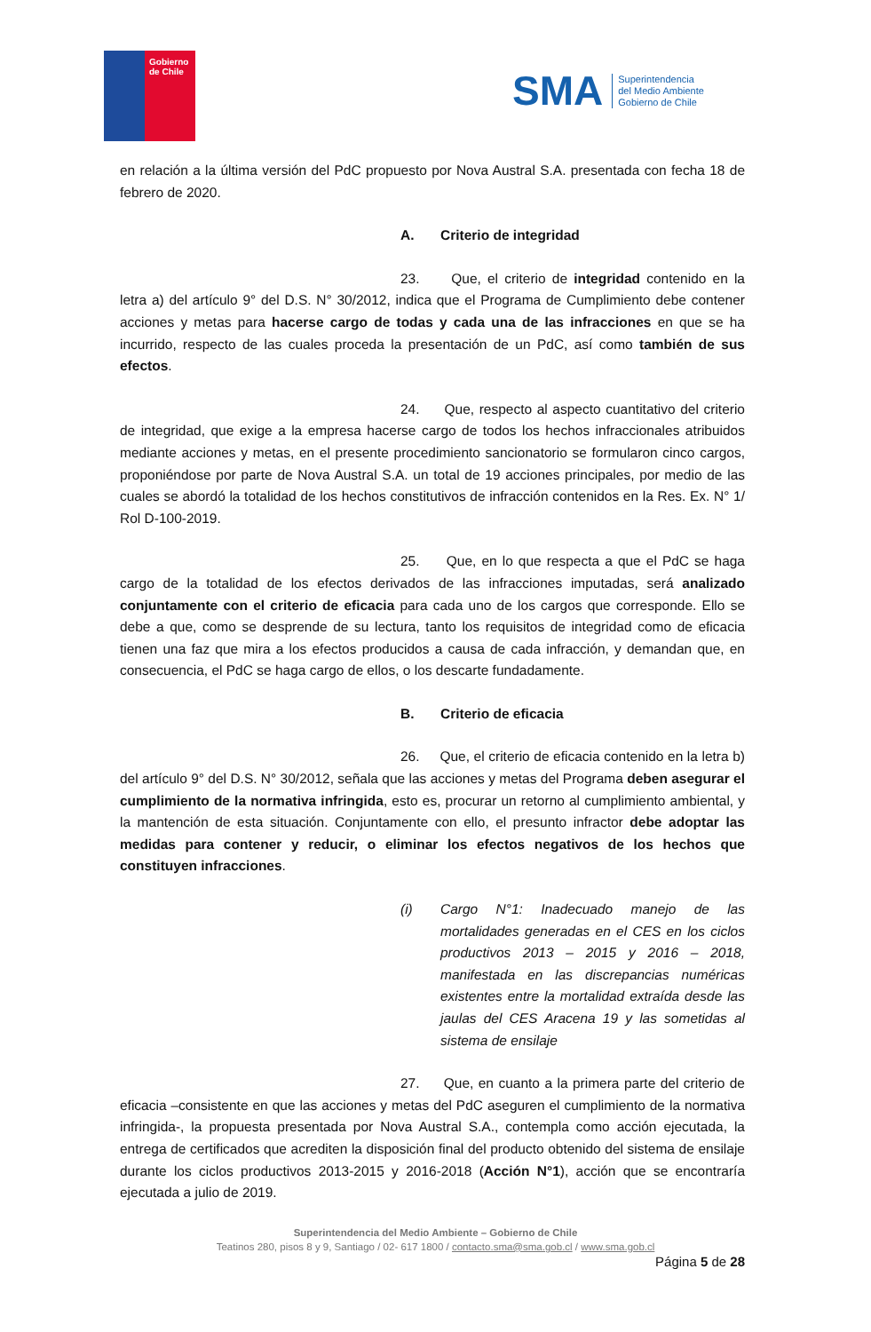Gobierno
de Chile
SMA
Superintendencia
del Medio Ambiente
Gobierno de Chile
en relación a la última versión del PdC propuesto por Nova Austral S.A. presentada con fecha 18 de febrero de 2020.
A. Criterio de integridad
23. Que, el criterio de integridad contenido en la letra a) del artículo 9° del D.S. N° 30/2012, indica que el Programa de Cumplimiento debe contener acciones y metas para hacerse cargo de todas y cada una de las infracciones en que se ha incurrido, respecto de las cuales proceda la presentación de un PdC, así como también de sus efectos.
24. Que, respecto al aspecto cuantitativo del criterio de integridad, que exige a la empresa hacerse cargo de todos los hechos infraccionales atribuidos mediante acciones y metas, en el presente procedimiento sancionatorio se formularon cinco cargos, proponiéndose por parte de Nova Austral S.A. un total de 19 acciones principales, por medio de las cuales se abordó la totalidad de los hechos constitutivos de infracción contenidos en la Res. Ex. N° 1/ Rol D-100-2019.
25. Que, en lo que respecta a que el PdC se haga cargo de la totalidad de los efectos derivados de las infracciones imputadas, será analizado conjuntamente con el criterio de eficacia para cada uno de los cargos que corresponde. Ello se debe a que, como se desprende de su lectura, tanto los requisitos de integridad como de eficacia tienen una faz que mira a los efectos producidos a causa de cada infracción, y demandan que, en consecuencia, el PdC se haga cargo de ellos, o los descarte fundadamente.
B. Criterio de eficacia
26. Que, el criterio de eficacia contenido en la letra b) del artículo 9° del D.S. N° 30/2012, señala que las acciones y metas del Programa deben asegurar el cumplimiento de la normativa infringida, esto es, procurar un retorno al cumplimiento ambiental, y la mantención de esta situación. Conjuntamente con ello, el presunto infractor debe adoptar las medidas para contener y reducir, o eliminar los efectos negativos de los hechos que constituyen infracciones.
(i) Cargo N°1: Inadecuado manejo de las mortalidades generadas en el CES en los ciclos productivos 2013 – 2015 y 2016 – 2018, manifestada en las discrepancias numéricas existentes entre la mortalidad extraída desde las jaulas del CES Aracena 19 y las sometidas al sistema de ensilaje
27. Que, en cuanto a la primera parte del criterio de eficacia –consistente en que las acciones y metas del PdC aseguren el cumplimiento de la normativa infringida-, la propuesta presentada por Nova Austral S.A., contempla como acción ejecutada, la entrega de certificados que acrediten la disposición final del producto obtenido del sistema de ensilaje durante los ciclos productivos 2013-2015 y 2016-2018 (Acción N°1), acción que se encontraría ejecutada a julio de 2019.
Superintendencia del Medio Ambiente – Gobierno de Chile
Teatinos 280, pisos 8 y 9, Santiago / 02- 617 1800 / contacto.sma@sma.gob.cl / www.sma.gob.cl
Página 5 de 28